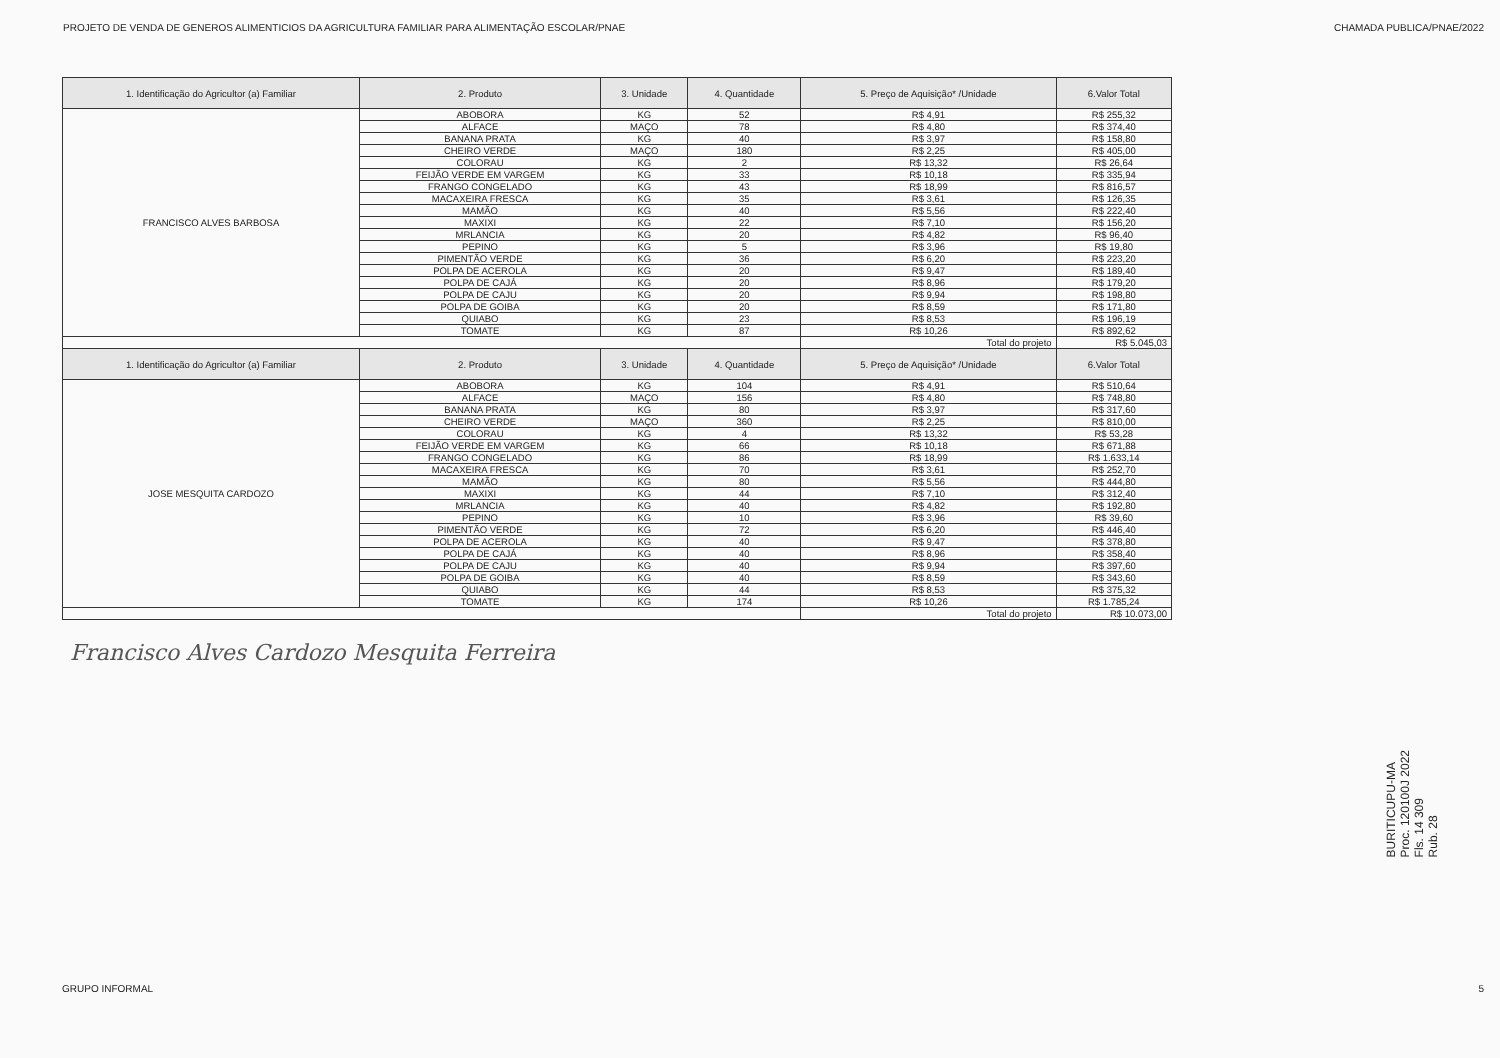PROJETO DE VENDA DE GENEROS ALIMENTICIOS DA AGRICULTURA FAMILIAR PARA ALIMENTAÇÃO ESCOLAR/PNAE CHAMADA PUBLICA/PNAE/2022
| 1. Identificação do Agricultor (a) Familiar | 2. Produto | 3. Unidade | 4. Quantidade | 5. Preço de Aquisição* /Unidade | 6.Valor Total |
| --- | --- | --- | --- | --- | --- |
| FRANCISCO ALVES BARBOSA | ABOBORA | KG | 52 | R$ 4,91 | R$ 255,32 |
| | ALFACE | MAÇO | 78 | R$ 4,80 | R$ 374,40 |
| | BANANA PRATA | KG | 40 | R$ 3,97 | R$ 158,80 |
| | CHEIRO VERDE | MAÇO | 180 | R$ 2,25 | R$ 405,00 |
| | COLORAU | KG | 2 | R$ 13,32 | R$ 26,64 |
| | FEIJÃO VERDE EM VARGEM | KG | 33 | R$ 10,18 | R$ 335,94 |
| | FRANGO CONGELADO | KG | 43 | R$ 18,99 | R$ 816,57 |
| | MACAXEIRA FRESCA | KG | 35 | R$ 3,61 | R$ 126,35 |
| | MAMÃO | KG | 40 | R$ 5,56 | R$ 222,40 |
| | MAXIXI | KG | 22 | R$ 7,10 | R$ 156,20 |
| | MRLANCIA | KG | 20 | R$ 4,82 | R$ 96,40 |
| | PEPINO | KG | 5 | R$ 3,96 | R$ 19,80 |
| | PIMENTÃO VERDE | KG | 36 | R$ 6,20 | R$ 223,20 |
| | POLPA DE ACEROLA | KG | 20 | R$ 9,47 | R$ 189,40 |
| | POLPA DE CAJÁ | KG | 20 | R$ 8,96 | R$ 179,20 |
| | POLPA DE CAJU | KG | 20 | R$ 9,94 | R$ 198,80 |
| | POLPA DE GOIBA | KG | 20 | R$ 8,59 | R$ 171,80 |
| | QUIABO | KG | 23 | R$ 8,53 | R$ 196,19 |
| | TOMATE | KG | 87 | R$ 10,26 | R$ 892,62 |
| | | | | Total do projeto | R$ 5.045,03 |
| 1. Identificação do Agricultor (a) Familiar | 2. Produto | 3. Unidade | 4. Quantidade | 5. Preço de Aquisição* /Unidade | 6.Valor Total |
| JOSE MESQUITA CARDOZO | ABOBORA | KG | 104 | R$ 4,91 | R$ 510,64 |
| | ALFACE | MAÇO | 156 | R$ 4,80 | R$ 748,80 |
| | BANANA PRATA | KG | 80 | R$ 3,97 | R$ 317,60 |
| | CHEIRO VERDE | MAÇO | 360 | R$ 2,25 | R$ 810,00 |
| | COLORAU | KG | 4 | R$ 13,32 | R$ 53,28 |
| | FEIJÃO VERDE EM VARGEM | KG | 66 | R$ 10,18 | R$ 671,88 |
| | FRANGO CONGELADO | KG | 86 | R$ 18,99 | R$ 1.633,14 |
| | MACAXEIRA FRESCA | KG | 70 | R$ 3,61 | R$ 252,70 |
| | MAMÃO | KG | 80 | R$ 5,56 | R$ 444,80 |
| | MAXIXI | KG | 44 | R$ 7,10 | R$ 312,40 |
| | MRLANCIA | KG | 40 | R$ 4,82 | R$ 192,80 |
| | PEPINO | KG | 10 | R$ 3,96 | R$ 39,60 |
| | PIMENTÃO VERDE | KG | 72 | R$ 6,20 | R$ 446,40 |
| | POLPA DE ACEROLA | KG | 40 | R$ 9,47 | R$ 378,80 |
| | POLPA DE CAJÁ | KG | 40 | R$ 8,96 | R$ 358,40 |
| | POLPA DE CAJU | KG | 40 | R$ 9,94 | R$ 397,60 |
| | POLPA DE GOIBA | KG | 40 | R$ 8,59 | R$ 343,60 |
| | QUIABO | KG | 44 | R$ 8,53 | R$ 375,32 |
| | TOMATE | KG | 174 | R$ 10,26 | R$ 1.785,24 |
| | | | | Total do projeto | R$ 10.073,00 |
Francisco Alves Cardozo Mesquita Ferreira
BURITICUPU-MA
Proc. 120100J 2022
Fls. 14 309
Rub. 28
GRUPO INFORMAL 5